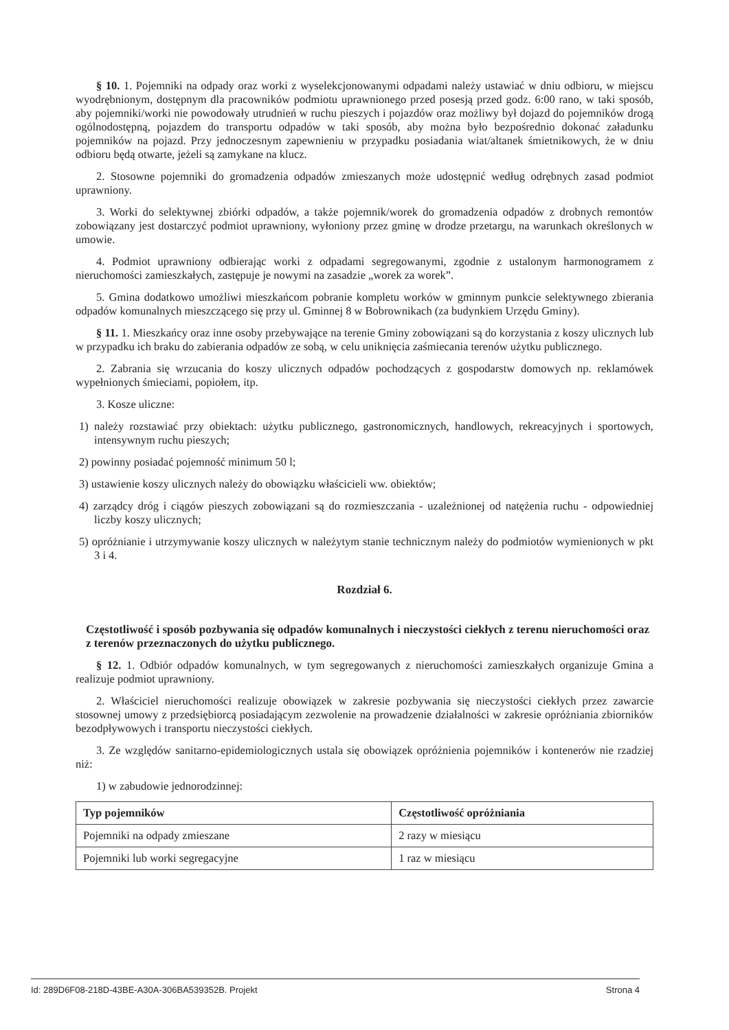§ 10. 1. Pojemniki na odpady oraz worki z wyselekcjonowanymi odpadami należy ustawiać w dniu odbioru, w miejscu wyodrębnionym, dostępnym dla pracowników podmiotu uprawnionego przed posesją przed godz. 6:00 rano, w taki sposób, aby pojemniki/worki nie powodowały utrudnień w ruchu pieszych i pojazdów oraz możliwy był dojazd do pojemników drogą ogólnodostępną, pojazdem do transportu odpadów w taki sposób, aby można było bezpośrednio dokonać załadunku pojemników na pojazd. Przy jednoczesnym zapewnieniu w przypadku posiadania wiat/altanek śmietnikowych, że w dniu odbioru będą otwarte, jeżeli są zamykane na klucz.
2. Stosowne pojemniki do gromadzenia odpadów zmieszanych może udostępnić według odrębnych zasad podmiot uprawniony.
3. Worki do selektywnej zbiórki odpadów, a także pojemnik/worek do gromadzenia odpadów z drobnych remontów zobowiązany jest dostarczyć podmiot uprawniony, wyłoniony przez gminę w drodze przetargu, na warunkach określonych w umowie.
4. Podmiot uprawniony odbierając worki z odpadami segregowanymi, zgodnie z ustalonym harmonogramem z nieruchomości zamieszkałych, zastępuje je nowymi na zasadzie „worek za worek”.
5. Gmina dodatkowo umożliwi mieszkańcom pobranie kompletu worków w gminnym punkcie selektywnego zbierania odpadów komunalnych mieszczącego się przy ul. Gminnej 8 w Bobrownikach (za budynkiem Urzędu Gminy).
§ 11. 1. Mieszkańcy oraz inne osoby przebywające na terenie Gminy zobowiązani są do korzystania z koszy ulicznych lub w przypadku ich braku do zabierania odpadów ze sobą, w celu uniknięcia zaśmiecania terenów użytku publicznego.
2. Zabrania się wrzucania do koszy ulicznych odpadów pochodzących z gospodarstw domowych np. reklamówek wypełnionych śmieciami, popiołem, itp.
3. Kosze uliczne:
1) należy rozstawiać przy obiektach: użytku publicznego, gastronomicznych, handlowych, rekreacyjnych i sportowych, intensywnym ruchu pieszych;
2) powinny posiadać pojemność minimum 50 l;
3) ustawienie koszy ulicznych należy do obowiązku właścicieli ww. obiektów;
4) zarządcy dróg i ciągów pieszych zobowiązani są do rozmieszczania - uzależnionej od natężenia ruchu - odpowiedniej liczby koszy ulicznych;
5) opróżnianie i utrzymywanie koszy ulicznych w należytym stanie technicznym należy do podmiotów wymienionych w pkt 3 i 4.
Rozdział 6.
Częstotliwość i sposób pozbywania się odpadów komunalnych i nieczystości ciekłych z terenu nieruchomości oraz z terenów przeznaczonych do użytku publicznego.
§ 12. 1. Odbiór odpadów komunalnych, w tym segregowanych z nieruchomości zamieszkałych organizuje Gmina a realizuje podmiot uprawniony.
2. Właściciel nieruchomości realizuje obowiązek w zakresie pozbywania się nieczystości ciekłych przez zawarcie stosownej umowy z przedsiębiorcą posiadającym zezwolenie na prowadzenie działalności w zakresie opróżniania zbiorników bezodpływowych i transportu nieczystości ciekłych.
3. Ze względów sanitarno-epidemiologicznych ustala się obowiązek opróżnienia pojemników i kontenerów nie rzadziej niż:
1) w zabudowie jednorodzinnej:
| Typ pojemników | Częstotliwość opróżniania |
| --- | --- |
| Pojemniki na odpady zmieszane | 2 razy w miesiącu |
| Pojemniki lub worki segregacyjne | 1 raz w miesiącu |
Id: 289D6F08-218D-43BE-A30A-306BA539352B. Projekt Strona 4